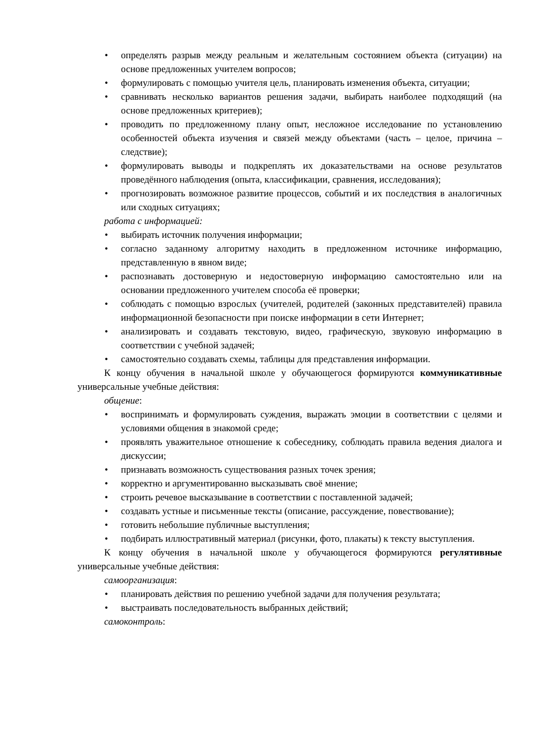• определять разрыв между реальным и желательным состоянием объекта (ситуации) на основе предложенных учителем вопросов;
• формулировать с помощью учителя цель, планировать изменения объекта, ситуации;
• сравнивать несколько вариантов решения задачи, выбирать наиболее подходящий (на основе предложенных критериев);
• проводить по предложенному плану опыт, несложное исследование по установлению особенностей объекта изучения и связей между объектами (часть – целое, причина – следствие);
• формулировать выводы и подкреплять их доказательствами на основе результатов проведённого наблюдения (опыта, классификации, сравнения, исследования);
• прогнозировать возможное развитие процессов, событий и их последствия в аналогичных или сходных ситуациях;
работа с информацией:
• выбирать источник получения информации;
• согласно заданному алгоритму находить в предложенном источнике информацию, представленную в явном виде;
• распознавать достоверную и недостоверную информацию самостоятельно или на основании предложенного учителем способа её проверки;
• соблюдать с помощью взрослых (учителей, родителей (законных представителей) правила информационной безопасности при поиске информации в сети Интернет;
• анализировать и создавать текстовую, видео, графическую, звуковую информацию в соответствии с учебной задачей;
• самостоятельно создавать схемы, таблицы для представления информации.
К концу обучения в начальной школе у обучающегося формируются коммуникативные универсальные учебные действия:
общение:
• воспринимать и формулировать суждения, выражать эмоции в соответствии с целями и условиями общения в знакомой среде;
• проявлять уважительное отношение к собеседнику, соблюдать правила ведения диалога и дискуссии;
• признавать возможность существования разных точек зрения;
• корректно и аргументированно высказывать своё мнение;
• строить речевое высказывание в соответствии с поставленной задачей;
• создавать устные и письменные тексты (описание, рассуждение, повествование);
• готовить небольшие публичные выступления;
• подбирать иллюстративный материал (рисунки, фото, плакаты) к тексту выступления.
К концу обучения в начальной школе у обучающегося формируются регулятивные универсальные учебные действия:
самоорганизация:
• планировать действия по решению учебной задачи для получения результата;
• выстраивать последовательность выбранных действий;
самоконтроль: